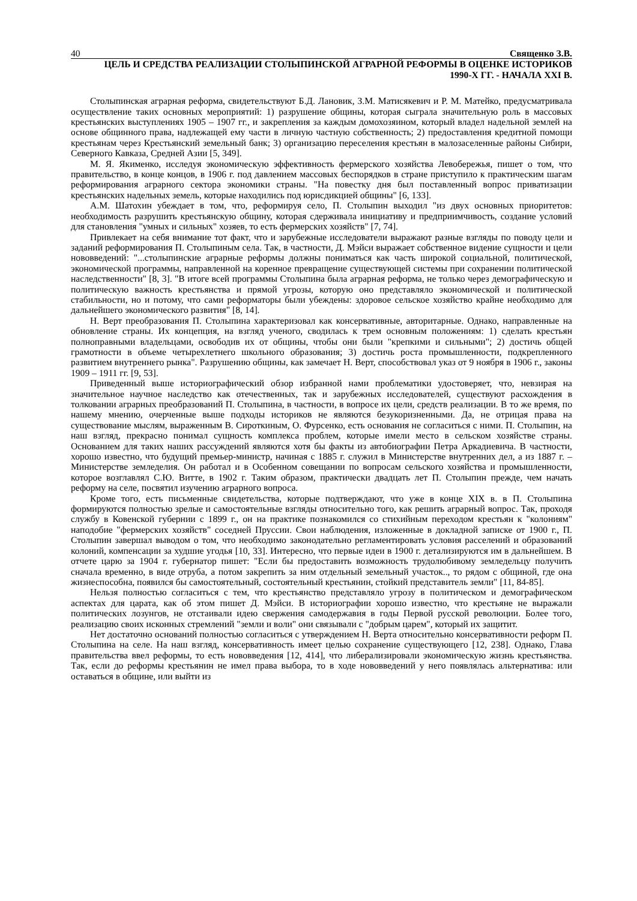40 Священко З.В.
ЦЕЛЬ И СРЕДСТВА РЕАЛИЗАЦИИ СТОЛЫПИНСКОЙ АГРАРНОЙ РЕФОРМЫ В ОЦЕНКЕ ИСТОРИКОВ
1990-Х ГГ. - НАЧАЛА XXI В.
Столыпинская аграрная реформа, свидетельствуют Б.Д. Лановик, З.М. Матисякевич и Р. М. Матейко, предусматривала осуществление таких основных мероприятий: 1) разрушение общины, которая сыграла значительную роль в массовых крестьянских выступлениях 1905 – 1907 гг., и закрепления за каждым домохозяином, который владел надельной землей на основе общинного права, надлежащей ему части в личную частную собственность; 2) предоставления кредитной помощи крестьянам через Крестьянский земельный банк; 3) организацию переселения крестьян в малозаселенные районы Сибири, Северного Кавказа, Средней Азии [5, 349].
М. Я. Якименко, исследуя экономическую эффективность фермерского хозяйства Левобережья, пишет о том, что правительство, в конце концов, в 1906 г. под давлением массовых беспорядков в стране приступило к практическим шагам реформирования аграрного сектора экономики страны. "На повестку дня был поставленный вопрос приватизации крестьянских надельных земель, которые находились под юрисдикцией общины" [6, 133].
А.М. Шатохин убеждает в том, что, реформируя село, П. Столыпин выходил "из двух основных приоритетов: необходимость разрушить крестьянскую общину, которая сдерживала инициативу и предприимчивость, создание условий для становления "умных и сильных" хозяев, то есть фермерских хозяйств" [7, 74].
Привлекает на себя внимание тот факт, что и зарубежные исследователи выражают разные взгляды по поводу цели и заданий реформирования П. Столыпиным села. Так, в частности, Д. Мэйси выражает собственное видение сущности и цели нововведений: "...столыпинские аграрные реформы должны пониматься как часть широкой социальной, политической, экономической программы, направленной на коренное превращение существующей системы при сохранении политической наследственности" [8, 3]. "В итоге всей программы Столыпина была аграрная реформа, не только через демографическую и политическую важность крестьянства и прямой угрозы, которую оно представляло экономической и политической стабильности, но и потому, что сами реформаторы были убеждены: здоровое сельское хозяйство крайне необходимо для дальнейшего экономического развития" [8, 14].
Н. Верт преобразования П. Столыпина характеризовал как консервативные, авторитарные. Однако, направленные на обновление страны. Их концепция, на взгляд ученого, сводилась к трем основным положениям: 1) сделать крестьян полноправными владельцами, освободив их от общины, чтобы они были "крепкими и сильными"; 2) достичь общей грамотности в объеме четырехлетнего школьного образования; 3) достичь роста промышленности, подкрепленного развитием внутреннего рынка". Разрушению общины, как замечает Н. Верт, способствовал указ от 9 ноября в 1906 г., законы 1909 – 1911 гг. [9, 53].
Приведенный выше историографический обзор избранной нами проблематики удостоверяет, что, невзирая на значительное научное наследство как отечественных, так и зарубежных исследователей, существуют расхождения в толковании аграрных преобразований П. Столыпина, в частности, в вопросе их цели, средств реализации. В то же время, по нашему мнению, очерченные выше подходы историков не являются безукоризненными. Да, не отрицая права на существование мыслям, выраженным В. Сироткиным, О. Фурсенко, есть основания не согласиться с ними. П. Столыпин, на наш взгляд, прекрасно понимал сущность комплекса проблем, которые имели место в сельском хозяйстве страны. Основанием для таких наших рассуждений являются хотя бы факты из автобиографии Петра Аркадиевича. В частности, хорошо известно, что будущий премьер-министр, начиная с 1885 г. служил в Министерстве внутренних дел, а из 1887 г. – Министерстве земледелия. Он работал и в Особенном совещании по вопросам сельского хозяйства и промышленности, которое возглавлял С.Ю. Витте, в 1902 г. Таким образом, практически двадцать лет П. Столыпин прежде, чем начать реформу на селе, посвятил изучению аграрного вопроса.
Кроме того, есть письменные свидетельства, которые подтверждают, что уже в конце XIX в. в П. Столыпина формируются полностью зрелые и самостоятельные взгляды относительно того, как решить аграрный вопрос. Так, проходя службу в Ковенской губернии с 1899 г., он на практике познакомился со стихийным переходом крестьян к "колониям" наподобие "фермерских хозяйств" соседней Пруссии. Свои наблюдения, изложенные в докладной записке от 1900 г., П. Столыпин завершал выводом о том, что необходимо законодательно регламентировать условия расселений и образований колоний, компенсации за худшие угодья [10, 33]. Интересно, что первые идеи в 1900 г. детализируются им в дальнейшем. В отчете царю за 1904 г. губернатор пишет: "Если бы предоставить возможность трудолюбивому земледельцу получить сначала временно, в виде отруба, а потом закрепить за ним отдельный земельный участок.., то рядом с общиной, где она жизнеспособна, появился бы самостоятельный, состоятельный крестьянин, стойкий представитель земли" [11, 84-85].
Нельзя полностью согласиться с тем, что крестьянство представляло угрозу в политическом и демографическом аспектах для царата, как об этом пишет Д. Мэйси. В историографии хорошо известно, что крестьяне не выражали политических лозунгов, не отстаивали идею свержения самодержавия в годы Первой русской революции. Более того, реализацию своих исконных стремлений "земли и воли" они связывали с "добрым царем", который их защитит.
Нет достаточно оснований полностью согласиться с утверждением Н. Верта относительно консервативности реформ П. Столыпина на селе. На наш взгляд, консервативность имеет целью сохранение существующего [12, 238]. Однако, Глава правительства ввел реформы, то есть нововведения [12, 414], что либерализировали экономическую жизнь крестьянства. Так, если до реформы крестьянин не имел права выбора, то в ходе нововведений у него появлялась альтернатива: или оставаться в общине, или выйти из